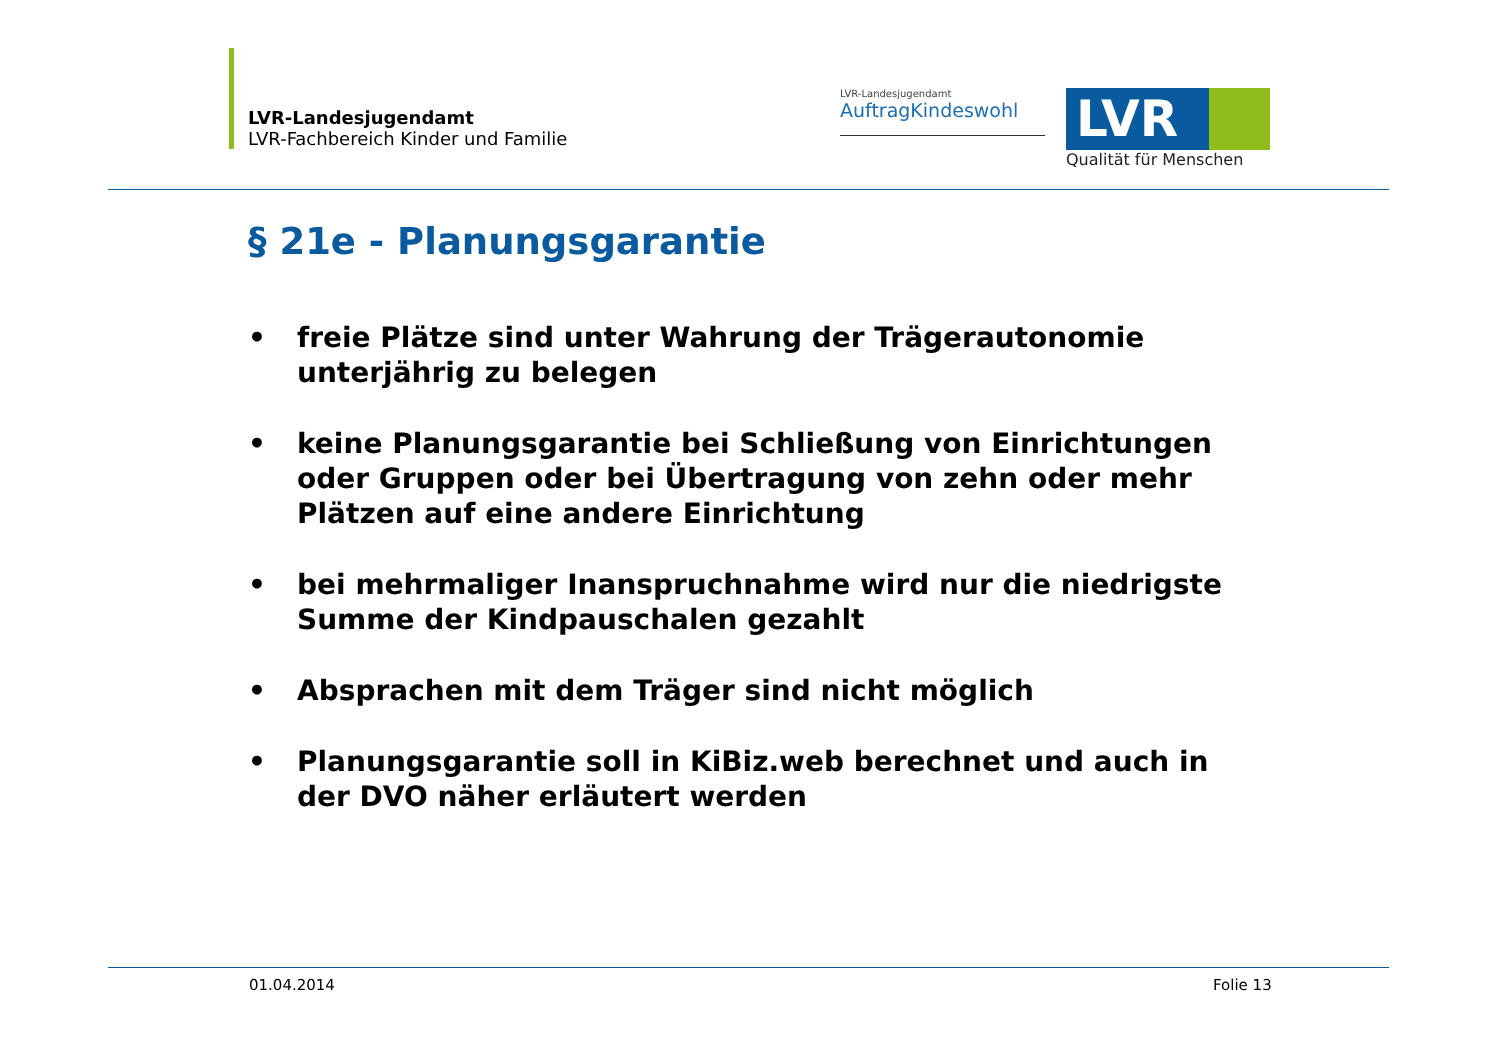LVR-Landesjugendamt
LVR-Fachbereich Kinder und Familie
LVR-Landesjugendamt
AuftragKindeswohl
LVR
Qualität für Menschen
§ 21e - Planungsgarantie
• freie Plätze sind unter Wahrung der Trägerautonomie unterjährig zu belegen
• keine Planungsgarantie bei Schließung von Einrichtungen oder Gruppen oder bei Übertragung von zehn oder mehr Plätzen auf eine andere Einrichtung
• bei mehrmaliger Inanspruchnahme wird nur die niedrigste Summe der Kindpauschalen gezahlt
• Absprachen mit dem Träger sind nicht möglich
• Planungsgarantie soll in KiBiz.web berechnet und auch in der DVO näher erläutert werden
01.04.2014 Folie 13